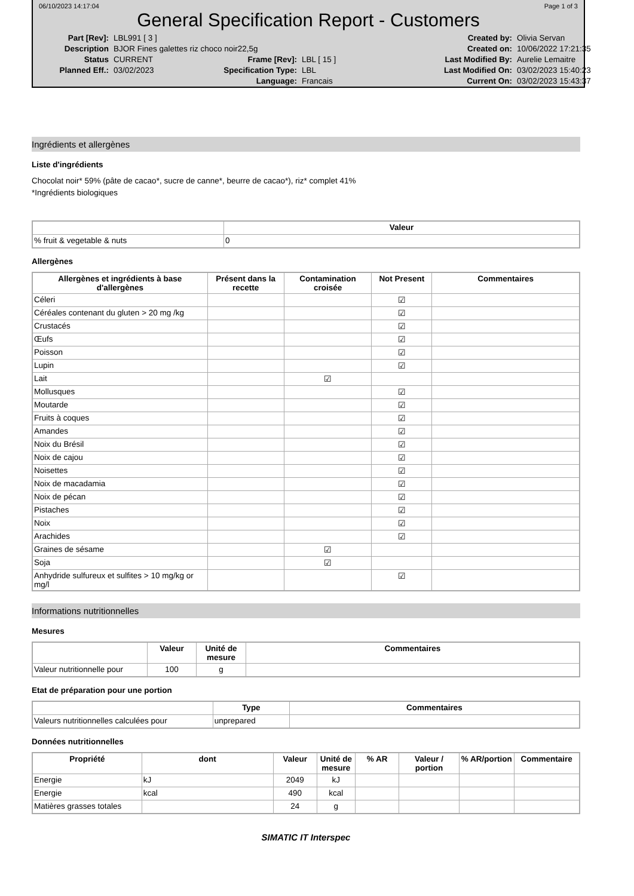06/10/2023 14:17:04 Page 1 of 3
General Specification Report - Customers
Part [Rev]: LBL991 [ 3 ] Created by: Olivia Servan Description BJOR Fines galettes riz choco noir22,5g Created on: 10/06/2022 17:21:35 Status CURRENT Frame [Rev]: LBL [ 15 ] Last Modified By: Aurelie Lemaitre Planned Eff.: 03/02/2023 Specification Type: LBL Last Modified On: 03/02/2023 15:40:23 Language: Francais Current On: 03/02/2023 15:43:37
Ingrédients et allergènes
Liste d'ingrédients
Chocolat noir* 59% (pâte de cacao*, sucre de canne*, beurre de cacao*), riz* complet 41%
*Ingrédients biologiques
| | Valeur |
| --- | --- |
| % fruit & vegetable & nuts | 0 |
Allergènes
| Allergènes et ingrédients à base d'allergènes | Présent dans la recette | Contamination croisée | Not Present | Commentaires |
| --- | --- | --- | --- | --- |
| Céleri | | | ☑ | |
| Céréales contenant du gluten > 20 mg /kg | | | ☑ | |
| Crustacés | | | ☑ | |
| Œufs | | | ☑ | |
| Poisson | | | ☑ | |
| Lupin | | | ☑ | |
| Lait | | ☑ | | |
| Mollusques | | | ☑ | |
| Moutarde | | | ☑ | |
| Fruits à coques | | | ☑ | |
| Amandes | | | ☑ | |
| Noix du Brésil | | | ☑ | |
| Noix de cajou | | | ☑ | |
| Noisettes | | | ☑ | |
| Noix de macadamia | | | ☑ | |
| Noix de pécan | | | ☑ | |
| Pistaches | | | ☑ | |
| Noix | | | ☑ | |
| Arachides | | | ☑ | |
| Graines de sésame | | ☑ | | |
| Soja | | ☑ | | |
| Anhydride sulfureux et sulfites > 10 mg/kg or mg/l | | | ☑ | |
Informations nutritionnelles
Mesures
| | Valeur | Unité de mesure | Commentaires |
| --- | --- | --- | --- |
| Valeur nutritionnelle pour | 100 | g | |
Etat de préparation pour une portion
| | Type | Commentaires |
| --- | --- | --- |
| Valeurs nutritionnelles calculées pour | unprepared | |
Données nutritionnelles
| Propriété | dont | Valeur | Unité de mesure | % AR | Valeur / portion | % AR/portion | Commentaire |
| --- | --- | --- | --- | --- | --- | --- | --- |
| Energie | kJ | 2049 | kJ | | | | |
| Energie | kcal | 490 | kcal | | | | |
| Matières grasses totales | | 24 | g | | | | |
SIMATIC IT Interspec